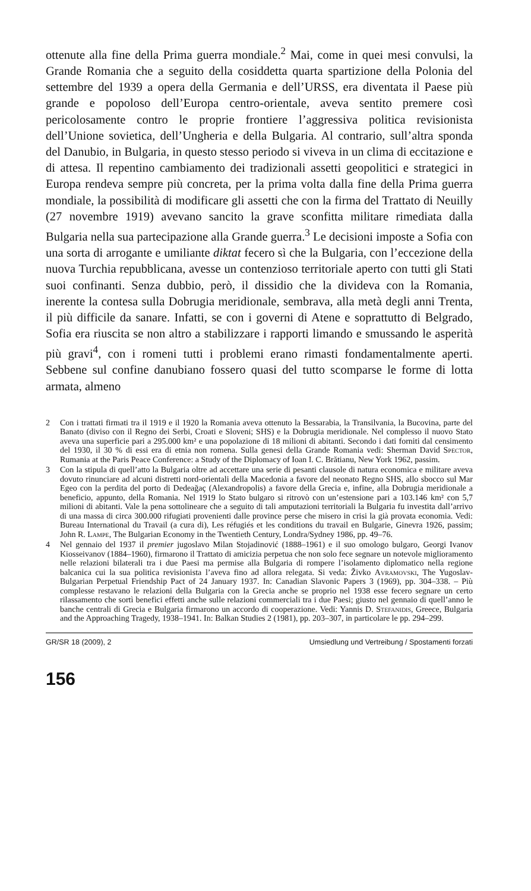ottenute alla fine della Prima guerra mondiale.<sup>2</sup> Mai, come in quei mesi convulsi, la Grande Romania che a seguito della cosiddetta quarta spartizione della Polonia del settembre del 1939 a opera della Germania e dell’URSS, era diventata il Paese più grande e popoloso dell’Europa centro-orientale, aveva sentito premere così pericolosamente contro le proprie frontiere l’aggressiva politica revisionista dell’Unione sovietica, dell’Ungheria e della Bulgaria. Al contrario, sull’altra sponda del Danubio, in Bulgaria, in questo stesso periodo si viveva in un clima di eccitazione e di attesa. Il repentino cambiamento dei tradizionali assetti geopolitici e strategici in Europa rendeva sempre più concreta, per la prima volta dalla fine della Prima guerra mondiale, la possibilità di modificare gli assetti che con la firma del Trattato di Neuilly (27 novembre 1919) avevano sancito la grave sconfitta militare rimediata dalla Bulgaria nella sua partecipazione alla Grande guerra.<sup>3</sup> Le decisioni imposte a Sofia con una sorta di arrogante e umiliante diktat fecero sì che la Bulgaria, con l’eccezione della nuova Turchia repubblicana, avesse un contenzioso territoriale aperto con tutti gli Stati suoi confinanti. Senza dubbio, però, il dissidio che la divideva con la Romania, inerente la contesa sulla Dobrugia meridionale, sembrava, alla metà degli anni Trenta, il più difficile da sanare. Infatti, se con i governi di Atene e soprattutto di Belgrado, Sofia era riuscita se non altro a stabilizzare i rapporti limando e smussando le asperità più gravi<sup>4</sup>, con i romeni tutti i problemi erano rimasti fondamentalmente aperti. Sebbene sul confine danubiano fossero quasi del tutto scomparse le forme di lotta armata, almeno
2 Con i trattati firmati tra il 1919 e il 1920 la Romania aveva ottenuto la Bessarabia, la Transilvania, la Bucovina, parte del Banato (diviso con il Regno dei Serbi, Croati e Sloveni; SHS) e la Dobrugia meridionale. Nel complesso il nuovo Stato aveva una superficie pari a 295.000 km² e una popolazione di 18 milioni di abitanti. Secondo i dati forniti dal censimento del 1930, il 30 % di essi era di etnia non romena. Sulla genesi della Grande Romania vedi: Sherman David Spector, Rumania at the Paris Peace Conference: a Study of the Diplomacy of Ioan I. C. Brătianu, New York 1962, passim.
3 Con la stipula di quell’atto la Bulgaria oltre ad accettare una serie di pesanti clausole di natura economica e militare aveva dovuto rinunciare ad alcuni distretti nord-orientali della Macedonia a favore del neonato Regno SHS, allo sbocco sul Mar Egeo con la perdita del porto di Dedeağaç (Alexandropolis) a favore della Grecia e, infine, alla Dobrugia meridionale a beneficio, appunto, della Romania. Nel 1919 lo Stato bulgaro si ritrovò con un’estensione pari a 103.146 km² con 5,7 milioni di abitanti. Vale la pena sottolineare che a seguito di tali amputazioni territoriali la Bulgaria fu investita dall’arrivo di una massa di circa 300.000 rifugiati provenienti dalle province perse che misero in crisi la già provata economia. Vedi: Bureau International du Travail (a cura di), Les réfugiés et les conditions du travail en Bulgarie, Ginevra 1926, passim; John R. Lampe, The Bulgarian Economy in the Twentieth Century, Londra/Sydney 1986, pp. 49–76.
4 Nel gennaio del 1937 il premier jugoslavo Milan Stojadinović (1888–1961) e il suo omologo bulgaro, Georgi Ivanov Kiosseivanov (1884–1960), firmarono il Trattato di amicizia perpetua che non solo fece segnare un notevole miglioramento nelle relazioni bilaterali tra i due Paesi ma permise alla Bulgaria di rompere l’isolamento diplomatico nella regione balcanica cui la sua politica revisionista l’aveva fino ad allora relegata. Si veda: Živko Avramovski, The Yugoslav-Bulgarian Perpetual Friendship Pact of 24 January 1937. In: Canadian Slavonic Papers 3 (1969), pp. 304–338. – Più complesse restavano le relazioni della Bulgaria con la Grecia anche se proprio nel 1938 esse fecero segnare un certo rilassamento che sortì benefici effetti anche sulle relazioni commerciali tra i due Paesi; giusto nel gennaio di quell’anno le banche centrali di Grecia e Bulgaria firmarono un accordo di cooperazione. Vedi: Yannis D. Stefanidis, Greece, Bulgaria and the Approaching Tragedy, 1938–1941. In: Balkan Studies 2 (1981), pp. 203–307, in particolare le pp. 294–299.
GR/SR 18 (2009), 2 Umsiedlung und Vertreibung / Spostamenti forzati
156